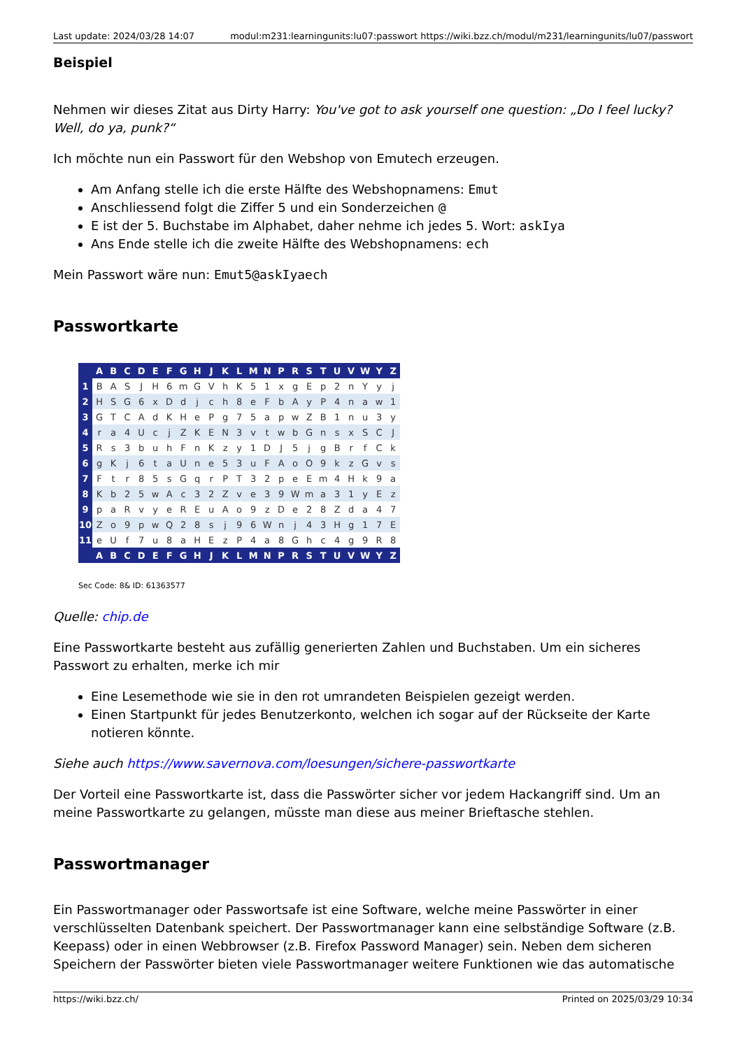Last update: 2024/03/28 14:07 modul:m231:learningunits:lu07:passwort https://wiki.bzz.ch/modul/m231/learningunits/lu07/passwort
Beispiel
Nehmen wir dieses Zitat aus Dirty Harry: You've got to ask yourself one question: „Do I feel lucky? Well, do ya, punk?“
Ich möchte nun ein Passwort für den Webshop von Emutech erzeugen.
Am Anfang stelle ich die erste Hälfte des Webshopnamens: Emut
Anschliessend folgt die Ziffer 5 und ein Sonderzeichen @
E ist der 5. Buchstabe im Alphabet, daher nehme ich jedes 5. Wort: askIya
Ans Ende stelle ich die zweite Hälfte des Webshopnamens: ech
Mein Passwort wäre nun: Emut5@askIyaech
Passwortkarte
| | A | B | C | D | E | F | G | H | J | K | L | M | N | P | R | S | T | U | V | W | Y | Z |
| 1 | B | A | S | J | H | 6 | m | G | V | h | K | 5 | 1 | x | g | E | p | 2 | n | Y | y | j |
| 2 | H | S | G | 6 | x | D | d | j | c | h | 8 | e | F | b | A | y | P | 4 | n | a | w | 1 |
| 3 | G | T | C | A | d | K | H | e | P | g | 7 | 5 | a | p | w | Z | B | 1 | n | u | 3 | y |
| 4 | r | a | 4 | U | c | j | Z | K | E | N | 3 | v | t | w | b | G | n | s | x | S | C | J |
| 5 | R | s | 3 | b | u | h | F | n | K | z | y | 1 | D | J | 5 | j | g | B | r | f | C | k |
| 6 | g | K | j | 6 | t | a | U | n | e | 5 | 3 | u | F | A | o | O | 9 | k | z | G | v | s |
| 7 | F | t | r | 8 | 5 | s | G | q | r | P | T | 3 | 2 | p | e | E | m | 4 | H | k | 9 | a |
| 8 | K | b | 2 | 5 | w | A | c | 3 | 2 | Z | v | e | 3 | 9 | W | m | a | 3 | 1 | y | E | z |
| 9 | p | a | R | v | y | e | R | E | u | A | o | 9 | z | D | e | 2 | 8 | Z | d | a | 4 | 7 |
| 10 | Z | o | 9 | p | w | Q | 2 | 8 | s | j | 9 | 6 | W | n | j | 4 | 3 | H | g | 1 | 7 | E |
| 11 | e | U | f | 7 | u | 8 | a | H | E | z | P | 4 | a | 8 | G | h | c | 4 | g | 9 | R | 8 |
| | A | B | C | D | E | F | G | H | J | K | L | M | N | P | R | S | T | U | V | W | Y | Z |
Sec Code: 8& ID: 61363577
Quelle: chip.de
Eine Passwortkarte besteht aus zufällig generierten Zahlen und Buchstaben. Um ein sicheres Passwort zu erhalten, merke ich mir
Eine Lesemethode wie sie in den rot umrandeten Beispielen gezeigt werden.
Einen Startpunkt für jedes Benutzerkonto, welchen ich sogar auf der Rückseite der Karte notieren könnte.
Siehe auch https://www.savernova.com/loesungen/sichere-passwortkarte
Der Vorteil eine Passwortkarte ist, dass die Passwörter sicher vor jedem Hackangriff sind. Um an meine Passwortkarte zu gelangen, müsste man diese aus meiner Brieftasche stehlen.
Passwortmanager
Ein Passwortmanager oder Passwortsafe ist eine Software, welche meine Passwörter in einer verschlüsselten Datenbank speichert. Der Passwortmanager kann eine selbständige Software (z.B. Keepass) oder in einen Webbrowser (z.B. Firefox Password Manager) sein. Neben dem sicheren Speichern der Passwörter bieten viele Passwortmanager weitere Funktionen wie das automatische
https://wiki.bzz.ch/ Printed on 2025/03/29 10:34